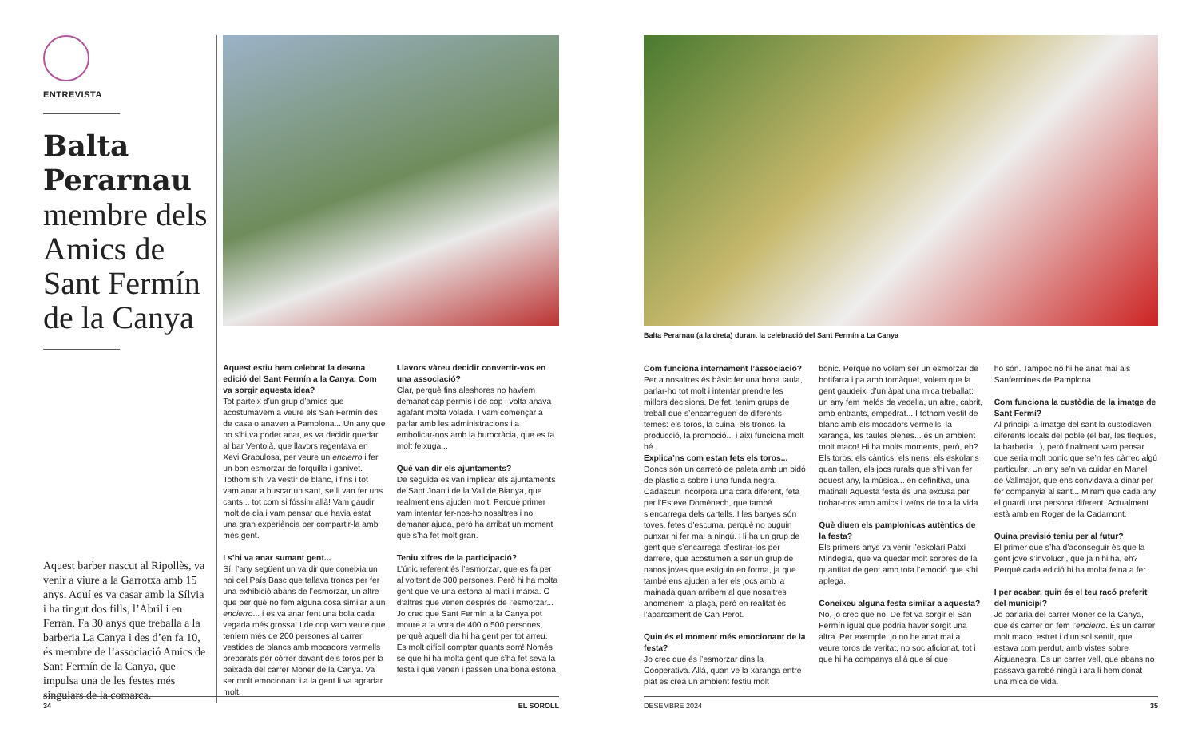ENTREVISTA
Balta Perarnau
membre dels Amics de Sant Fermín de la Canya
Aquest barber nascut al Ripollès, va venir a viure a la Garrotxa amb 15 anys. Aquí es va casar amb la Sílvia i ha tingut dos fills, l’Abril i en Ferran. Fa 30 anys que treballa a la barberia La Canya i des d’en fa 10, és membre de l’associació Amics de Sant Fermín de la Canya, que impulsa una de les festes més singulars de la comarca.
Aquest estiu hem celebrat la desena edició del Sant Fermín a la Canya. Com va sorgir aquesta idea?
Tot parteix d’un grup d’amics que acostumàvem a veure els San Fermín des de casa o anaven a Pamplona... Un any que no s’hi va poder anar, es va decidir quedar al bar Ventolà, que llavors regentava en Xevi Grabulosa, per veure un encierro i fer un bon esmorzar de forquilla i ganivet. Tothom s’hi va vestir de blanc, i fins i tot vam anar a buscar un sant, se li van fer uns cants... tot com si fóssim allà! Vam gaudir molt de dia i vam pensar que havia estat una gran experiència per compartir-la amb més gent.
I s’hi va anar sumant gent...
Sí, l’any següent un va dir que coneixia un noi del País Basc que tallava troncs per fer una exhibició abans de l’esmorzar, un altre que per què no fem alguna cosa similar a un encierro... i es va anar fent una bola cada vegada més grossa! I de cop vam veure que teníem més de 200 persones al carrer vestides de blancs amb mocadors vermells preparats per córrer davant dels toros per la baixada del carrer Moner de la Canya. Va ser molt emocionant i a la gent li va agradar molt.
Llavors vàreu decidir convertir-vos en una associació?
Clar, perquè fins aleshores no havíem demanat cap permís i de cop i volta anava agafant molta volada. I vam començar a parlar amb les administracions i a embolicar-nos amb la burocràcia, que es fa molt feixuga...
Què van dir els ajuntaments?
De seguida es van implicar els ajuntaments de Sant Joan i de la Vall de Bianya, que realment ens ajuden molt. Perquè primer vam intentar fer-nos-ho nosaltres i no demanar ajuda, però ha arribat un moment que s’ha fet molt gran.
Teniu xifres de la participació?
L’únic referent és l’esmorzar, que es fa per al voltant de 300 persones. Però hi ha molta gent que ve una estona al matí i marxa. O d’altres que venen després de l’esmorzar... Jo crec que Sant Fermín a la Canya pot moure a la vora de 400 o 500 persones, perquè aquell dia hi ha gent per tot arreu. És molt difícil comptar quants som! Només sé que hi ha molta gent que s’ha fet seva la festa i que venen i passen una bona estona.
34 EL SOROLL
Balta Perarnau (a la dreta) durant la celebració del Sant Fermín a La Canya
Com funciona internament l’associació?
Per a nosaltres és bàsic fer una bona taula, parlar-ho tot molt i intentar prendre les millors decisions. De fet, tenim grups de treball que s’encarreguen de diferents temes: els toros, la cuina, els troncs, la producció, la promoció... i així funciona molt bé.
Explica’ns com estan fets els toros...
Doncs són un carretó de paleta amb un bidó de plàstic a sobre i una funda negra. Cadascun incorpora una cara diferent, feta per l’Esteve Domènech, que també s’encarrega dels cartells. I les banyes són toves, fetes d’escuma, perquè no puguin punxar ni fer mal a ningú. Hi ha un grup de gent que s’encarrega d’estirar-los per darrere, que acostumen a ser un grup de nanos joves que estiguin en forma, ja que també ens ajuden a fer els jocs amb la mainada quan arribem al que nosaltres anomenem la plaça, però en realitat és l’aparcament de Can Perot.
Quin és el moment més emocionant de la festa?
Jo crec que és l’esmorzar dins la Cooperativa. Allà, quan ve la xaranga entre plat es crea un ambient festiu molt
bonic. Perquè no volem ser un esmorzar de botifarra i pa amb tomàquet, volem que la gent gaudeixi d’un àpat una mica treballat: un any fem melós de vedella, un altre, cabrit, amb entrants, empedrat... I tothom vestit de blanc amb els mocadors vermells, la xaranga, les taules plenes... és un ambient molt maco! Hi ha molts moments, però, eh? Els toros, els càntics, els nens, els eskolaris quan tallen, els jocs rurals que s’hi van fer aquest any, la música... en definitiva, una matinal! Aquesta festa és una excusa per trobar-nos amb amics i veïns de tota la vida.
Què diuen els pamplonicas autèntics de la festa?
Els primers anys va venir l’eskolari Patxi Mindegia, que va quedar molt sorprès de la quantitat de gent amb tota l’emoció que s’hi aplega.
Coneixeu alguna festa similar a aquesta?
No, jo crec que no. De fet va sorgir el San Fermín igual que podria haver sorgit una altra. Per exemple, jo no he anat mai a veure toros de veritat, no soc aficionat, tot i que hi ha companys allà que sí que
ho són. Tampoc no hi he anat mai als Sanfermines de Pamplona.
Com funciona la custòdia de la imatge de Sant Fermí?
Al principi la imatge del sant la custodiaven diferents locals del poble (el bar, les fleques, la barberia...), però finalment vam pensar que seria molt bonic que se’n fes càrrec algú particular. Un any se’n va cuidar en Manel de Vallmajor, que ens convidava a dinar per fer companyia al sant... Mirem que cada any el guardi una persona diferent. Actualment està amb en Roger de la Cadamont.
Quina previsió teniu per al futur?
El primer que s’ha d’aconseguir és que la gent jove s’involucri, que ja n’hi ha, eh? Perquè cada edició hi ha molta feina a fer.
I per acabar, quin és el teu racó preferit del municipi?
Jo parlaria del carrer Moner de la Canya, que és carrer on fem l’encierro. És un carrer molt maco, estret i d’un sol sentit, que estava com perdut, amb vistes sobre Aiguanegra. És un carrer vell, que abans no passava gairebé ningú i ara li hem donat una mica de vida.
DESEMBRE 2024 35